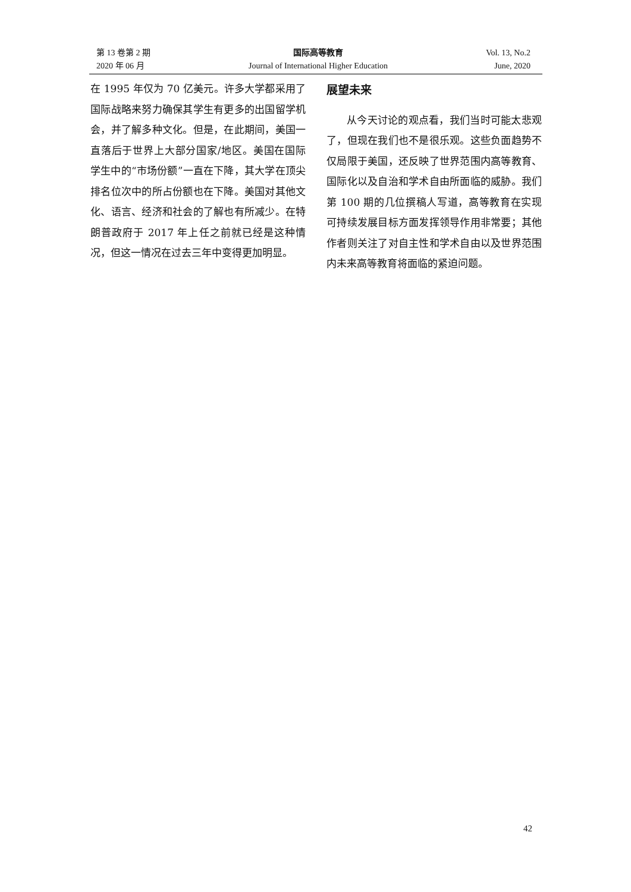第 13 卷第 2 期
2020 年 06 月
国际高等教育
Journal of International Higher Education
Vol. 13, No.2
June, 2020
在 1995 年仅为 70 亿美元。许多大学都采用了国际战略来努力确保其学生有更多的出国留学机会，并了解多种文化。但是，在此期间，美国一直落后于世界上大部分国家/地区。美国在国际学生中的“市场份额”一直在下降，其大学在顶尖排名位次中的所占份额也在下降。美国对其他文化、语言、经济和社会的了解也有所减少。在特朗普政府于 2017 年上任之前就已经是这种情况，但这一情况在过去三年中变得更加明显。
展望未来
从今天讨论的观点看，我们当时可能太悲观了，但现在我们也不是很乐观。这些负面趋势不仅局限于美国，还反映了世界范围内高等教育、国际化以及自治和学术自由所面临的威胁。我们第 100 期的几位撰稿人写道，高等教育在实现可持续发展目标方面发挥领导作用非常要；其他作者则关注了对自主性和学术自由以及世界范围内未来高等教育将面临的紧迫问题。
42